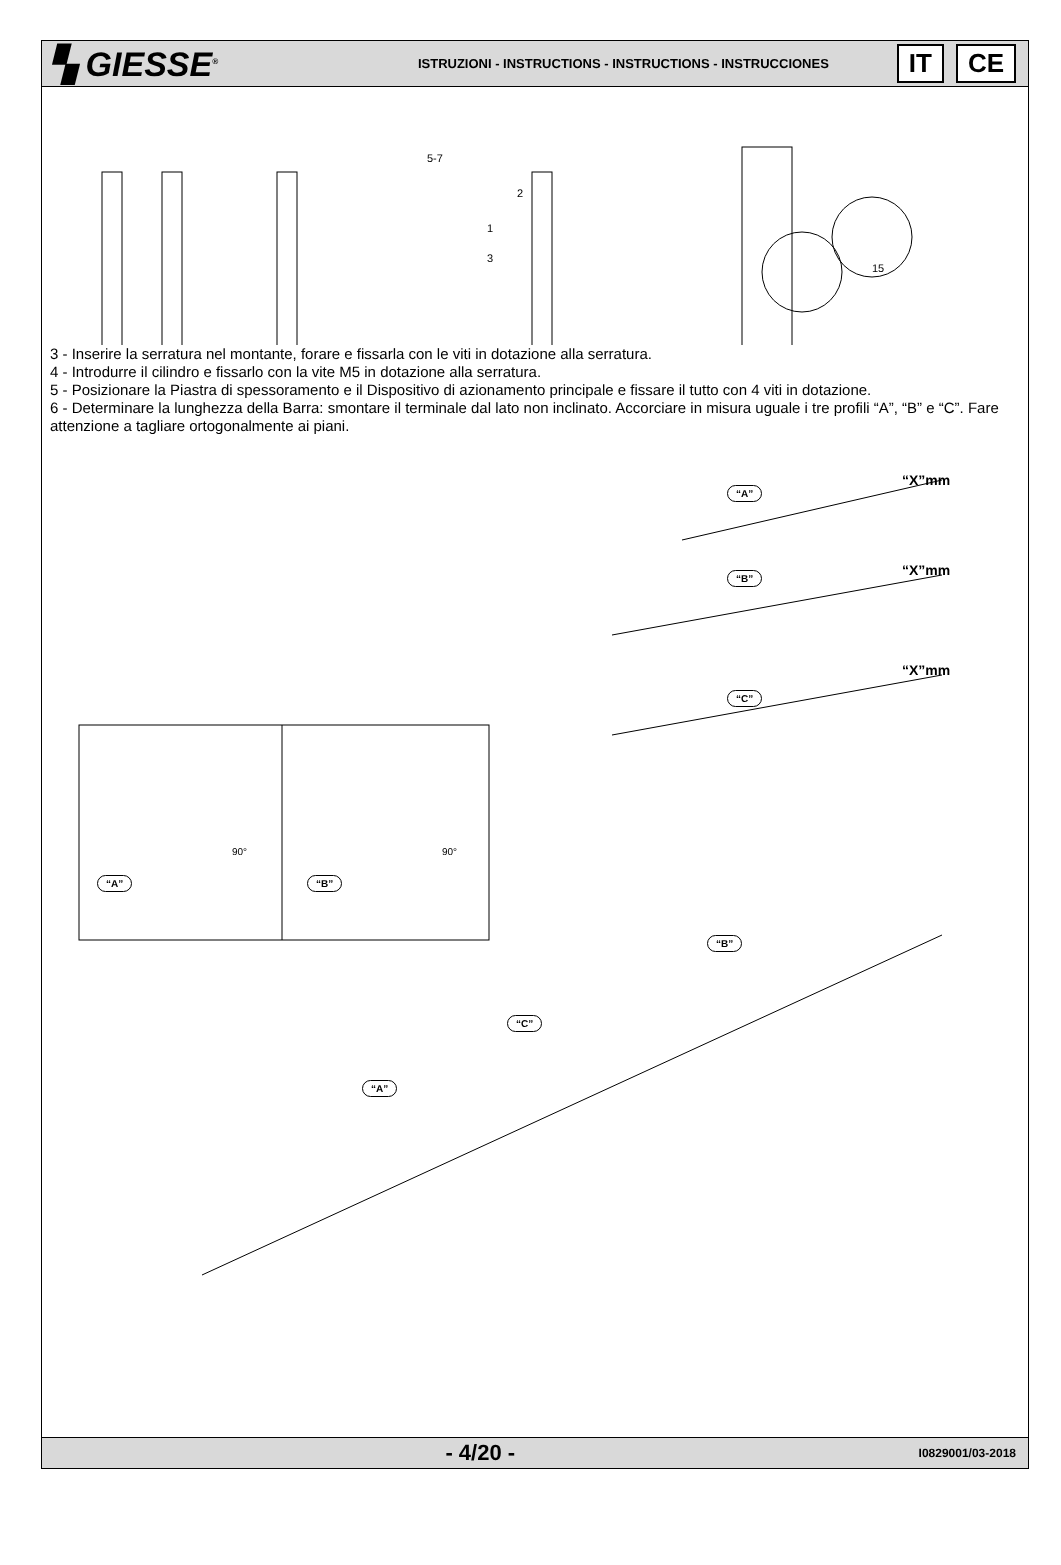▚ GIESSE<sup>®</sup>
ISTRUZIONI - INSTRUCTIONS - INSTRUCTIONS - INSTRUCCIONES
IT CE
5-7
2
1
3
15
3 - Inserire la serratura nel montante, forare e fissarla con le viti in dotazione alla serratura.
4 - Introdurre il cilindro e fissarlo con la vite M5 in dotazione alla serratura.
5 - Posizionare la Piastra di spessoramento e il Dispositivo di azionamento principale e fissare il tutto con 4 viti in dotazione.
6 - Determinare la lunghezza della Barra: smontare il terminale dal lato non inclinato. Accorciare in misura uguale i tre profili “A”, “B” e “C”. Fare attenzione a tagliare ortogonalmente ai piani.
90°
90°
“X”mm
“X”mm
“X”mm
“A”
“B”
“C”
“A” “B”
“B”
“C”
“A”
- 4/20 -
I0829001/03-2018